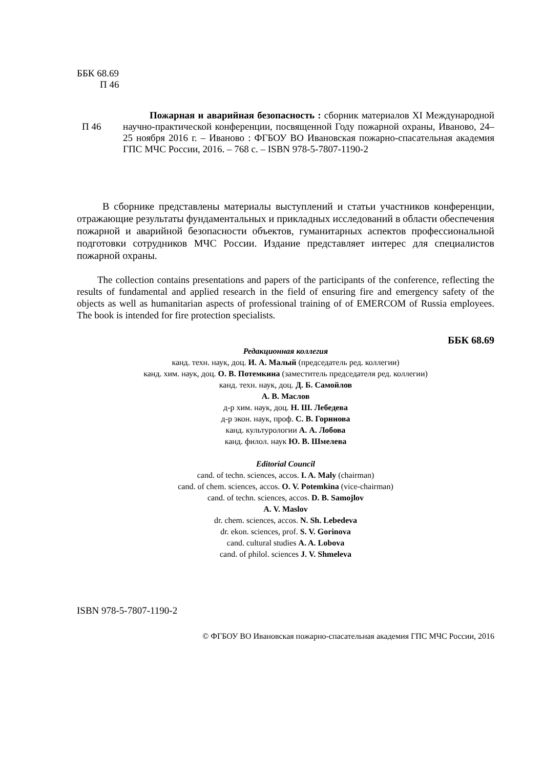ББК 68.69
П 46
П 46
Пожарная и аварийная безопасность : сборник материалов XI Международной научно-практической конференции, посвященной Году пожарной охраны, Иваново, 24–25 ноября 2016 г. – Иваново : ФГБОУ ВО Ивановская пожарно-спасательная академия ГПС МЧС России, 2016. – 768 с. – ISBN 978-5-7807-1190-2
В сборнике представлены материалы выступлений и статьи участников конференции, отражающие результаты фундаментальных и прикладных исследований в области обеспечения пожарной и аварийной безопасности объектов, гуманитарных аспектов профессиональной подготовки сотрудников МЧС России. Издание представляет интерес для специалистов пожарной охраны.
The collection contains presentations and papers of the participants of the conference, reflecting the results of fundamental and applied research in the field of ensuring fire and emergency safety of the objects as well as humanitarian aspects of professional training of of EMERCOM of Russia employees. The book is intended for fire protection specialists.
ББК 68.69
Редакционная коллегия
канд. техн. наук, доц. И. А. Малый (председатель ред. коллегии)
канд. хим. наук, доц. О. В. Потемкина (заместитель председателя ред. коллегии)
канд. техн. наук, доц. Д. Б. Самойлов
А. В. Маслов
д-р хим. наук, доц. Н. Ш. Лебедева
д-р экон. наук, проф. С. В. Горинова
канд. культурологии А. А. Лобова
канд. филол. наук Ю. В. Шмелева
Editorial Council
cand. of techn. sciences, accos. I. A. Maly (chairman)
cand. of chem. sciences, accos. O. V. Potemkina (vice-chairman)
cand. of techn. sciences, accos. D. B. Samojlov
A. V. Maslov
dr. chem. sciences, accos. N. Sh. Lebedeva
dr. ekon. sciences, prof. S. V. Gorinova
cand. cultural studies A. A. Lobova
cand. of philol. sciences J. V. Shmeleva
ISBN 978-5-7807-1190-2
© ФГБОУ ВО Ивановская пожарно-спасательная академия ГПС МЧС России, 2016